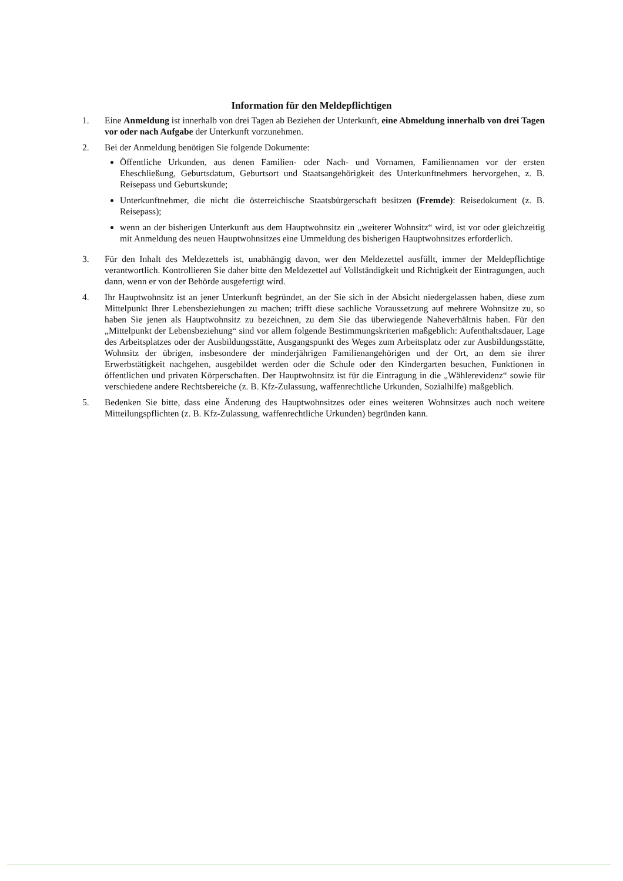Information für den Meldepflichtigen
1. Eine Anmeldung ist innerhalb von drei Tagen ab Beziehen der Unterkunft, eine Abmeldung innerhalb von drei Tagen vor oder nach Aufgabe der Unterkunft vorzunehmen.
2. Bei der Anmeldung benötigen Sie folgende Dokumente:
Öffentliche Urkunden, aus denen Familien- oder Nach- und Vornamen, Familiennamen vor der ersten Eheschließung, Geburtsdatum, Geburtsort und Staatsangehörigkeit des Unterkunftnehmers hervorgehen, z. B. Reisepass und Geburtskunde;
Unterkunftnehmer, die nicht die österreichische Staatsbürgerschaft besitzen (Fremde): Reisedokument (z. B. Reisepass);
wenn an der bisherigen Unterkunft aus dem Hauptwohnsitz ein „weiterer Wohnsitz“ wird, ist vor oder gleichzeitig mit Anmeldung des neuen Hauptwohnsitzes eine Ummeldung des bisherigen Hauptwohnsitzes erforderlich.
3. Für den Inhalt des Meldezettels ist, unabhängig davon, wer den Meldezettel ausfüllt, immer der Meldepflichtige verantwortlich. Kontrollieren Sie daher bitte den Meldezettel auf Vollständigkeit und Richtigkeit der Eintragungen, auch dann, wenn er von der Behörde ausgefertigt wird.
4. Ihr Hauptwohnsitz ist an jener Unterkunft begründet, an der Sie sich in der Absicht niedergelassen haben, diese zum Mittelpunkt Ihrer Lebensbeziehungen zu machen; trifft diese sachliche Voraussetzung auf mehrere Wohnsitze zu, so haben Sie jenen als Hauptwohnsitz zu bezeichnen, zu dem Sie das überwiegende Naheverhältnis haben. Für den „Mittelpunkt der Lebensbeziehung“ sind vor allem folgende Bestimmungskriterien maßgeblich: Aufenthaltsdauer, Lage des Arbeitsplatzes oder der Ausbildungsstätte, Ausgangspunkt des Weges zum Arbeitsplatz oder zur Ausbildungsstätte, Wohnsitz der übrigen, insbesondere der minderjährigen Familienangehörigen und der Ort, an dem sie ihrer Erwerbstätigkeit nachgehen, ausgebildet werden oder die Schule oder den Kindergarten besuchen, Funktionen in öffentlichen und privaten Körperschaften. Der Hauptwohnsitz ist für die Eintragung in die „Wählerevidenz“ sowie für verschiedene andere Rechtsbereiche (z. B. Kfz-Zulassung, waffenrechtliche Urkunden, Sozialhilfe) maßgeblich.
5. Bedenken Sie bitte, dass eine Änderung des Hauptwohnsitzes oder eines weiteren Wohnsitzes auch noch weitere Mitteilungspflichten (z. B. Kfz-Zulassung, waffenrechtliche Urkunden) begründen kann.